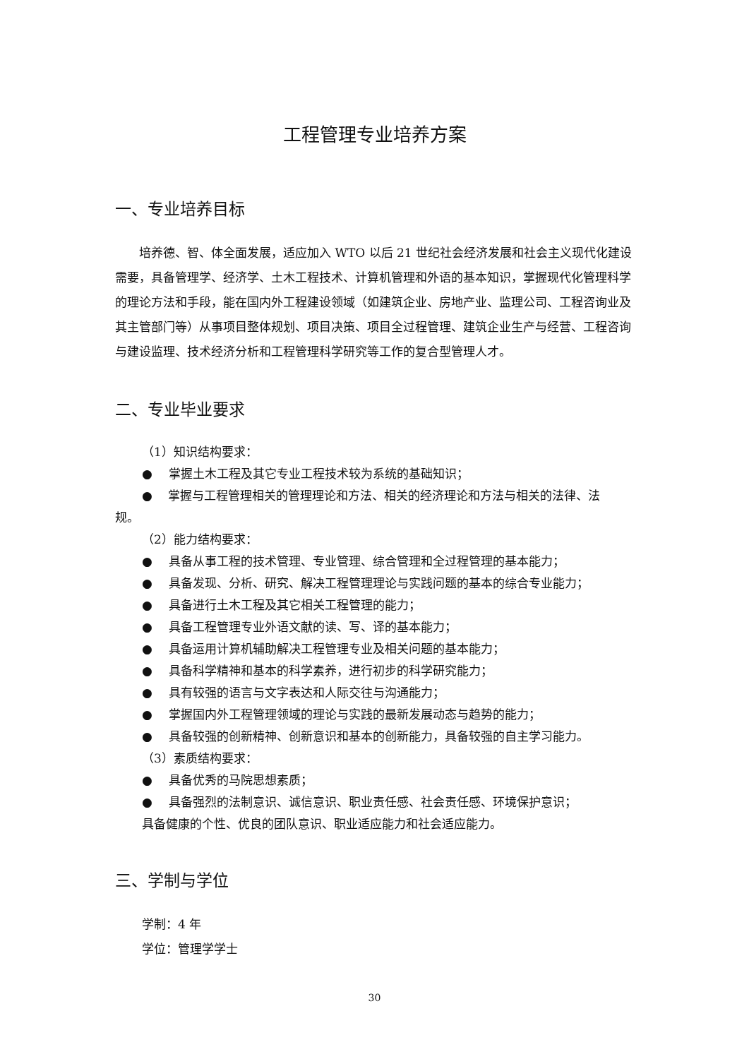工程管理专业培养方案
一、专业培养目标
培养德、智、体全面发展，适应加入 WTO 以后 21 世纪社会经济发展和社会主义现代化建设需要，具备管理学、经济学、土木工程技术、计算机管理和外语的基本知识，掌握现代化管理科学的理论方法和手段，能在国内外工程建设领域（如建筑企业、房地产业、监理公司、工程咨询业及其主管部门等）从事项目整体规划、项目决策、项目全过程管理、建筑企业生产与经营、工程咨询与建设监理、技术经济分析和工程管理科学研究等工作的复合型管理人才。
二、专业毕业要求
（1）知识结构要求：
● 掌握土木工程及其它专业工程技术较为系统的基础知识；
●　 掌握与工程管理相关的管理理论和方法、相关的经济理论和方法与相关的法律、法
规。
（2）能力结构要求：
● 具备从事工程的技术管理、专业管理、综合管理和全过程管理的基本能力；
● 具备发现、分析、研究、解决工程管理理论与实践问题的基本的综合专业能力；
● 具备进行土木工程及其它相关工程管理的能力；
● 具备工程管理专业外语文献的读、写、译的基本能力；
● 具备运用计算机辅助解决工程管理专业及相关问题的基本能力；
● 具备科学精神和基本的科学素养，进行初步的科学研究能力；
● 具有较强的语言与文字表达和人际交往与沟通能力；
● 掌握国内外工程管理领域的理论与实践的最新发展动态与趋势的能力；
● 具备较强的创新精神、创新意识和基本的创新能力，具备较强的自主学习能力。
（3）素质结构要求：
● 具备优秀的马院思想素质；
● 具备强烈的法制意识、诚信意识、职业责任感、社会责任感、环境保护意识；
具备健康的个性、优良的团队意识、职业适应能力和社会适应能力。
三、学制与学位
学制：4 年
学位：管理学学士
30